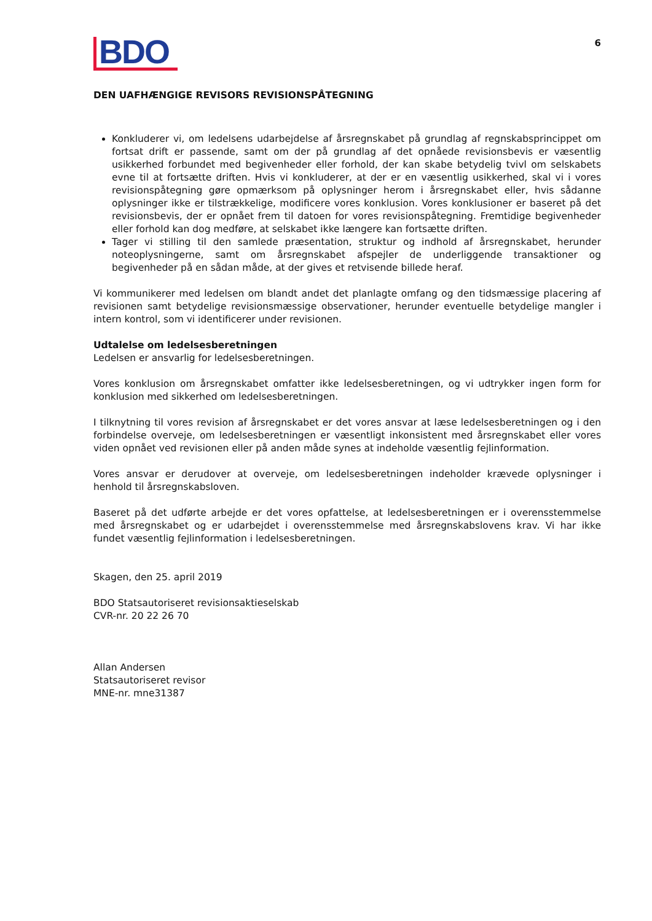BDO
6
DEN UAFHÆNGIGE REVISORS REVISIONSPÅTEGNING
Konkluderer vi, om ledelsens udarbejdelse af årsregnskabet på grundlag af regnskabsprincippet om fortsat drift er passende, samt om der på grundlag af det opnåede revisionsbevis er væsentlig usikkerhed forbundet med begivenheder eller forhold, der kan skabe betydelig tvivl om selskabets evne til at fortsætte driften. Hvis vi konkluderer, at der er en væsentlig usikkerhed, skal vi i vores revisionspåtegning gøre opmærksom på oplysninger herom i årsregnskabet eller, hvis sådanne oplysninger ikke er tilstrækkelige, modificere vores konklusion. Vores konklusioner er baseret på det revisionsbevis, der er opnået frem til datoen for vores revisionspåtegning. Fremtidige begivenheder eller forhold kan dog medføre, at selskabet ikke længere kan fortsætte driften.
Tager vi stilling til den samlede præsentation, struktur og indhold af årsregnskabet, herunder noteoplysningerne, samt om årsregnskabet afspejler de underliggende transaktioner og begivenheder på en sådan måde, at der gives et retvisende billede heraf.
Vi kommunikerer med ledelsen om blandt andet det planlagte omfang og den tidsmæssige placering af revisionen samt betydelige revisionsmæssige observationer, herunder eventuelle betydelige mangler i intern kontrol, som vi identificerer under revisionen.
Udtalelse om ledelsesberetningen
Ledelsen er ansvarlig for ledelsesberetningen.
Vores konklusion om årsregnskabet omfatter ikke ledelsesberetningen, og vi udtrykker ingen form for konklusion med sikkerhed om ledelsesberetningen.
I tilknytning til vores revision af årsregnskabet er det vores ansvar at læse ledelsesberetningen og i den forbindelse overveje, om ledelsesberetningen er væsentligt inkonsistent med årsregnskabet eller vores viden opnået ved revisionen eller på anden måde synes at indeholde væsentlig fejlinformation.
Vores ansvar er derudover at overveje, om ledelsesberetningen indeholder krævede oplysninger i henhold til årsregnskabsloven.
Baseret på det udførte arbejde er det vores opfattelse, at ledelsesberetningen er i overensstemmelse med årsregnskabet og er udarbejdet i overensstemmelse med årsregnskabslovens krav. Vi har ikke fundet væsentlig fejlinformation i ledelsesberetningen.
Skagen, den 25. april 2019
BDO Statsautoriseret revisionsaktieselskab
CVR-nr. 20 22 26 70
Allan Andersen
Statsautoriseret revisor
MNE-nr. mne31387